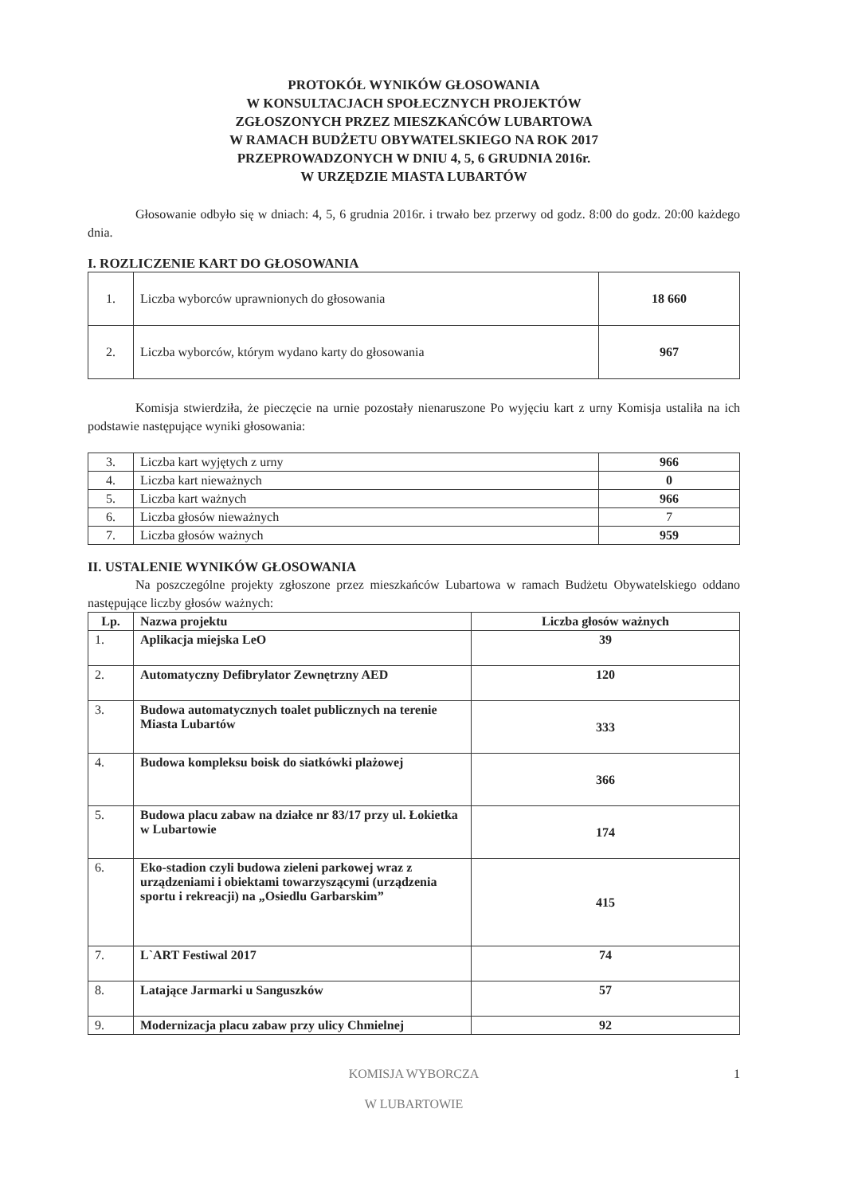PROTOKÓŁ WYNIKÓW GŁOSOWANIA
W KONSULTACJACH SPOŁECZNYCH PROJEKTÓW
ZGŁOSZONYCH PRZEZ MIESZKAŃCÓW LUBARTOWA
W RAMACH BUDŻETU OBYWATELSKIEGO NA ROK 2017
PRZEPROWADZONYCH W DNIU 4, 5, 6 GRUDNIA 2016r.
W URZĘDZIE MIASTA LUBARTÓW
Głosowanie odbyło się w dniach: 4, 5, 6 grudnia 2016r. i trwało bez przerwy od godz. 8:00 do godz. 20:00 każdego dnia.
I. ROZLICZENIE KART DO GŁOSOWANIA
| 1. | Liczba wyborców uprawnionych do głosowania | 18 660 |
| 2. | Liczba wyborców, którym wydano karty do głosowania | 967 |
Komisja stwierdziła, że pieczęcie na urnie pozostały nienaruszone Po wyjęciu kart z urny Komisja ustaliła na ich podstawie następujące wyniki głosowania:
| 3. | Liczba kart wyjętych z urny | 966 |
| 4. | Liczba kart nieważnych | 0 |
| 5. | Liczba kart ważnych | 966 |
| 6. | Liczba głosów nieważnych | 7 |
| 7. | Liczba głosów ważnych | 959 |
II. USTALENIE WYNIKÓW GŁOSOWANIA
Na poszczególne projekty zgłoszone przez mieszkańców Lubartowa w ramach Budżetu Obywatelskiego oddano następujące liczby głosów ważnych:
| Lp. | Nazwa projektu | Liczba głosów ważnych |
| --- | --- | --- |
| 1. | Aplikacja miejska LeO | 39 |
| 2. | Automatyczny Defibrylator Zewnętrzny AED | 120 |
| 3. | Budowa automatycznych toalet publicznych na terenie Miasta Lubartów | 333 |
| 4. | Budowa kompleksu boisk do siatkówki plażowej | 366 |
| 5. | Budowa placu zabaw na działce nr 83/17 przy ul. Łokietka w Lubartowie | 174 |
| 6. | Eko-stadion czyli budowa zieleni parkowej wraz z urządzeniami i obiektami towarzyszącymi (urządzenia sportu i rekreacji) na „Osiedlu Garbarskim” | 415 |
| 7. | L`ART Festiwal 2017 | 74 |
| 8. | Latające Jarmarki u Sanguszków | 57 |
| 9. | Modernizacja placu zabaw przy ulicy Chmielnej | 92 |
KOMISJA WYBORCZA
W LUBARTOWIE
1